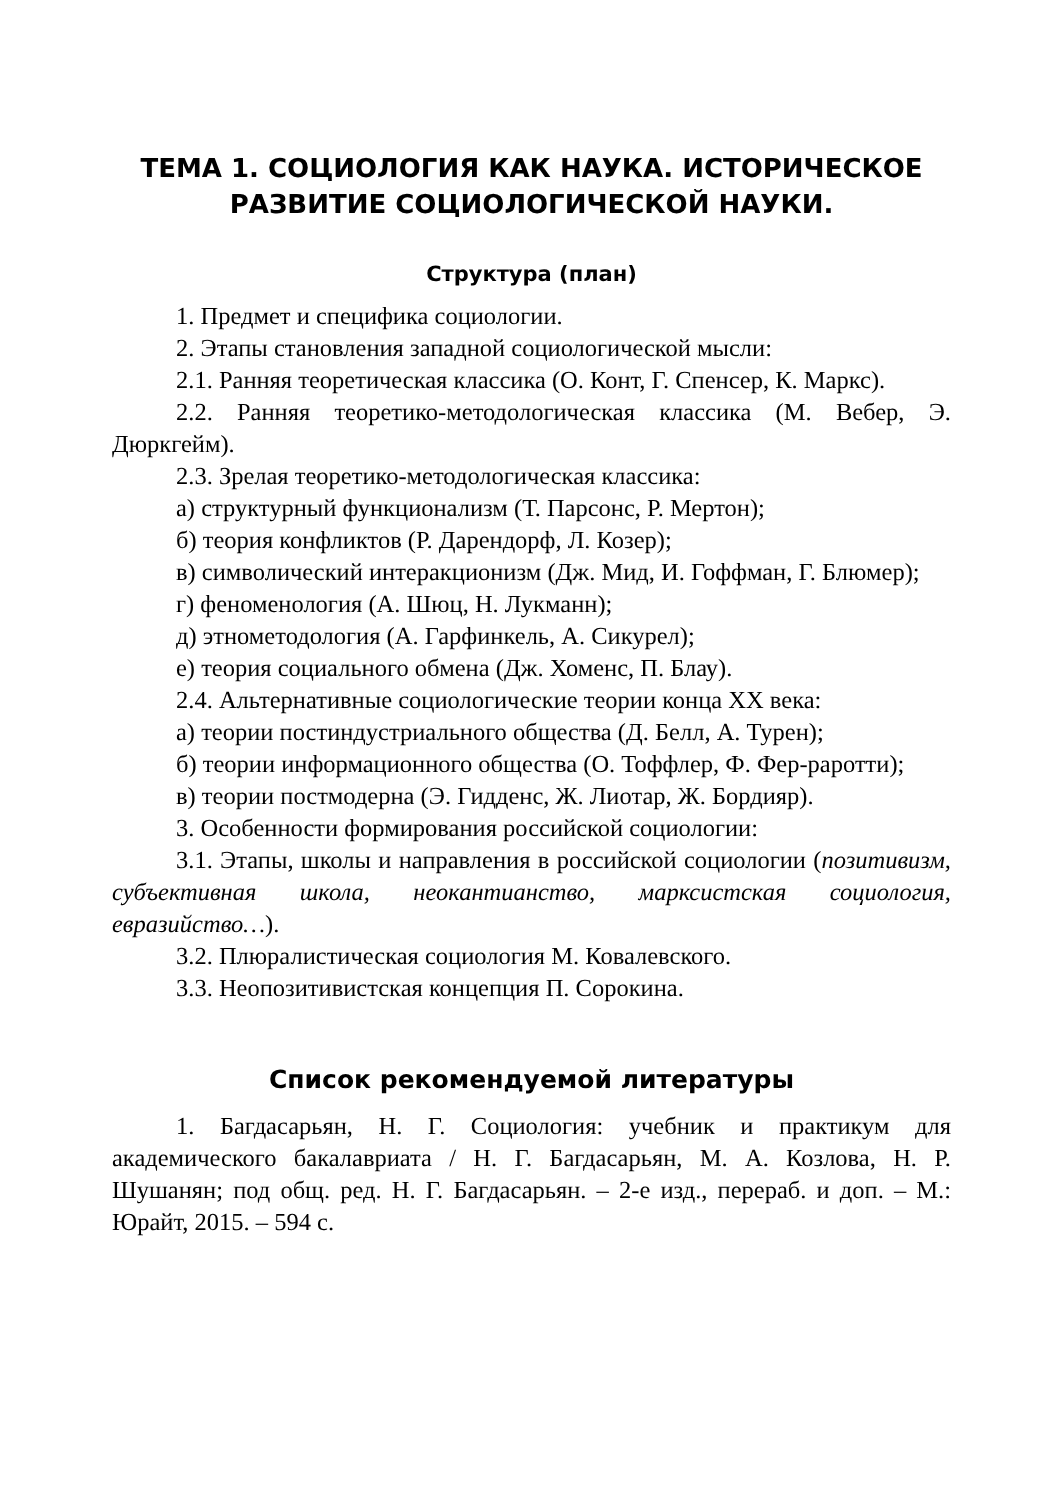ТЕМА 1. СОЦИОЛОГИЯ КАК НАУКА. ИСТОРИЧЕСКОЕ РАЗВИТИЕ СОЦИОЛОГИЧЕСКОЙ НАУКИ.
Структура (план)
1. Предмет и специфика социологии.
2. Этапы становления западной социологической мысли:
2.1. Ранняя теоретическая классика (О. Конт, Г. Спенсер, К. Маркс).
2.2. Ранняя теоретико-методологическая классика (М. Вебер, Э. Дюркгейм).
2.3. Зрелая теоретико-методологическая классика:
а) структурный функционализм (Т. Парсонс, Р. Мертон);
б) теория конфликтов (Р. Дарендорф, Л. Козер);
в) символический интеракционизм (Дж. Мид, И. Гоффман, Г. Блюмер);
г) феноменология (А. Шюц, Н. Лукманн);
д) этнометодология (А. Гарфинкель, А. Сикурел);
е) теория социального обмена (Дж. Хоменс, П. Блау).
2.4. Альтернативные социологические теории конца XX века:
а) теории постиндустриального общества (Д. Белл, А. Турен);
б) теории информационного общества (О. Тоффлер, Ф. Фер-раротти);
в) теории постмодерна (Э. Гидденс, Ж. Лиотар, Ж. Бордияр).
3. Особенности формирования российской социологии:
3.1. Этапы, школы и направления в российской социологии (позитивизм, субъективная школа, неокантианство, марксистская социология, евразийство…).
3.2. Плюралистическая социология М. Ковалевского.
3.3. Неопозитивистская концепция П. Сорокина.
Список рекомендуемой литературы
1. Багдасарьян, Н. Г. Социология: учебник и практикум для академического бакалавриата / Н. Г. Багдасарьян, М. А. Козлова, Н. Р. Шушанян; под общ. ред. Н. Г. Багдасарьян. – 2-е изд., перераб. и доп. – М.: Юрайт, 2015. – 594 с.